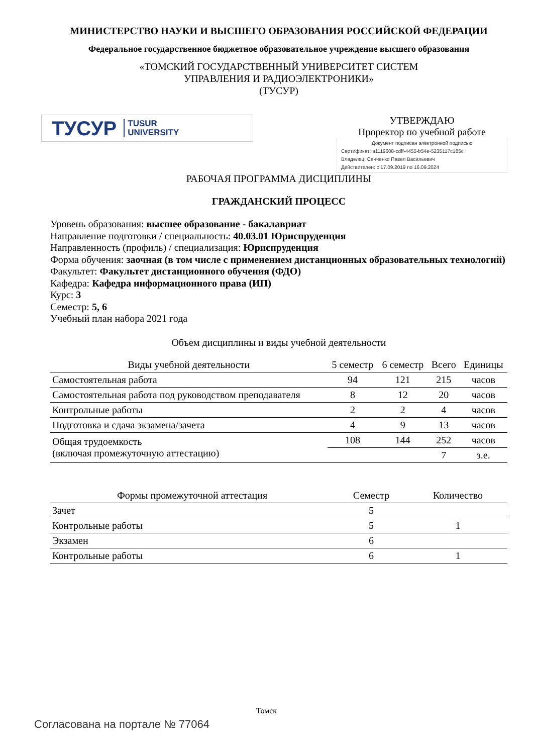МИНИСТЕРСТВО НАУКИ И ВЫСШЕГО ОБРАЗОВАНИЯ РОССИЙСКОЙ ФЕДЕРАЦИИ
Федеральное государственное бюджетное образовательное учреждение высшего образования
«ТОМСКИЙ ГОСУДАРСТВЕННЫЙ УНИВЕРСИТЕТ СИСТЕМ
УПРАВЛЕНИЯ И РАДИОЭЛЕКТРОНИКИ»
(ТУСУР)
ТУСУР TUSUR
UNIVERSITY
УТВЕРЖДАЮ
Проректор по учебной работе
Документ подписан электронной подписью
Сертификат: a1119608-cdff-4455-b54e-5235117c185c
Владелец: Сенченко Павел Васильевич
Действителен: с 17.09.2019 по 16.09.2024
РАБОЧАЯ ПРОГРАММА ДИСЦИПЛИНЫ
ГРАЖДАНСКИЙ ПРОЦЕСС
Уровень образования: высшее образование - бакалавриат
Направление подготовки / специальность: 40.03.01 Юриспруденция
Направленность (профиль) / специализация: Юриспруденция
Форма обучения: заочная (в том числе с применением дистанционных образовательных технологий)
Факультет: Факультет дистанционного обучения (ФДО)
Кафедра: Кафедра информационного права (ИП)
Курс: 3
Семестр: 5, 6
Учебный план набора 2021 года
Объем дисциплины и виды учебной деятельности
| Виды учебной деятельности | 5 семестр | 6 семестр | Всего | Единицы |
| --- | --- | --- | --- | --- |
| Самостоятельная работа | 94 | 121 | 215 | часов |
| Самостоятельная работа под руководством преподавателя | 8 | 12 | 20 | часов |
| Контрольные работы | 2 | 2 | 4 | часов |
| Подготовка и сдача экзамена/зачета | 4 | 9 | 13 | часов |
| Общая трудоемкость (включая промежуточную аттестацию) | 108 | 144 | 252 | часов |
| | | | 7 | з.е. |
| Формы промежуточной аттестация | Семестр | Количество |
| --- | --- | --- |
| Зачет | 5 | |
| Контрольные работы | 5 | 1 |
| Экзамен | 6 | |
| Контрольные работы | 6 | 1 |
Томск
Согласована на портале № 77064